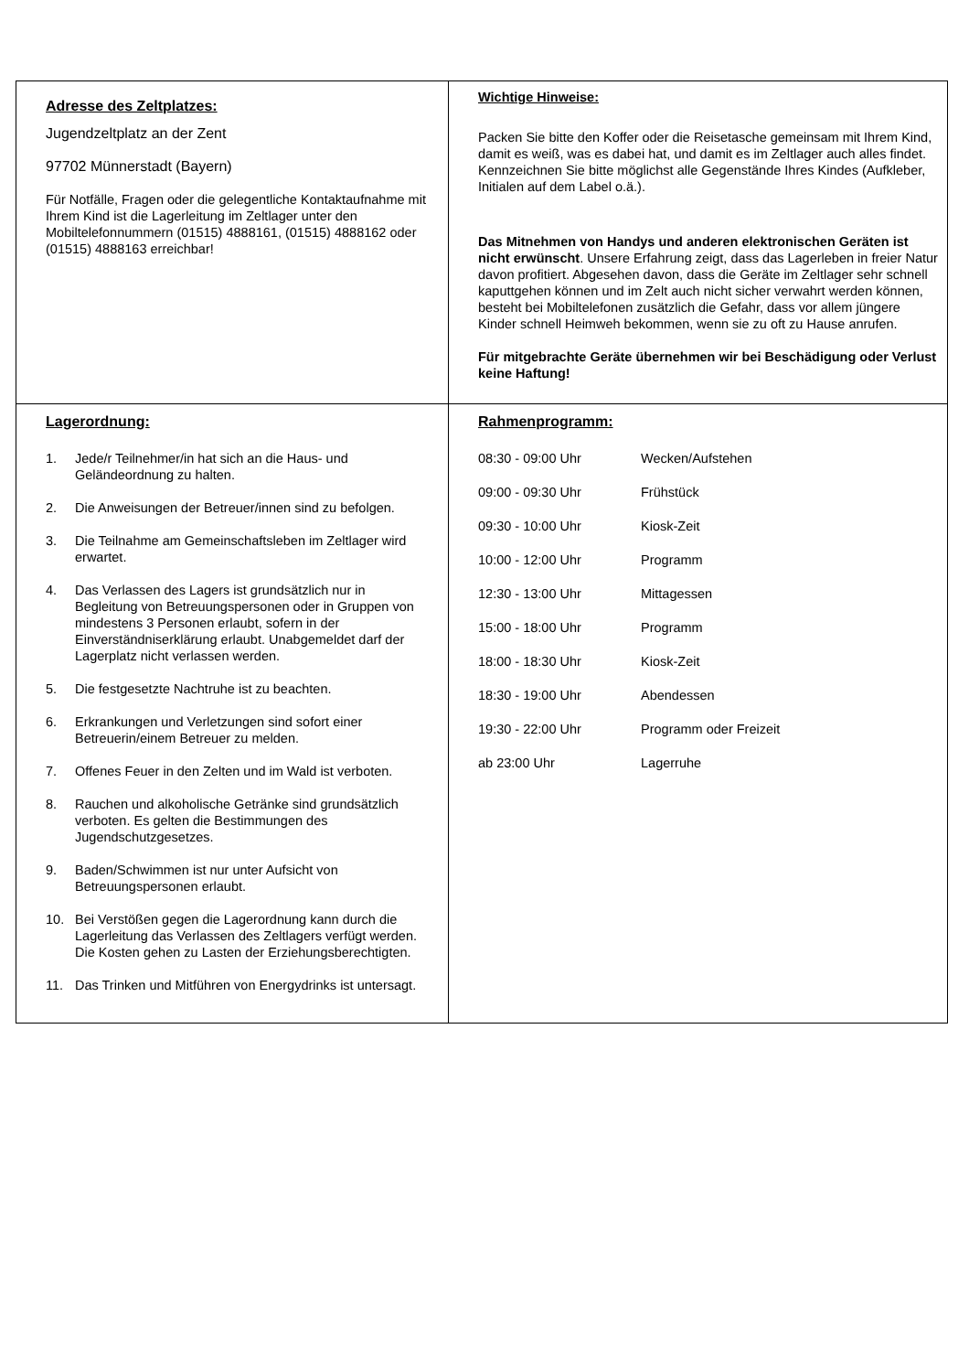| Adresse des Zeltplatzes: Jugendzeltplatz an der Zent 97702 Münnerstadt (Bayern) Für Notfälle, Fragen oder die gelegentliche Kontaktaufnahme mit Ihrem Kind ist die Lagerleitung im Zeltlager unter den Mobiltelefonnummern (01515) 4888161, (01515) 4888162 oder (01515) 4888163 erreichbar! | Wichtige Hinweise: Packen Sie bitte den Koffer oder die Reisetasche gemeinsam mit Ihrem Kind, damit es weiß, was es dabei hat, und damit es im Zeltlager auch alles findet. Kennzeichnen Sie bitte möglichst alle Gegenstände Ihres Kindes (Aufkleber, Initialen auf dem Label o.ä.). Das Mitnehmen von Handys und anderen elektronischen Geräten ist nicht erwünscht . Unsere Erfahrung zeigt, dass das Lagerleben in freier Natur davon profitiert. Abgesehen davon, dass die Geräte im Zeltlager sehr schnell kaputtgehen können und im Zelt auch nicht sicher verwahrt werden können, besteht bei Mobiltelefonen zusätzlich die Gefahr, dass vor allem jüngere Kinder schnell Heimweh bekommen, wenn sie zu oft zu Hause anrufen. Für mitgebrachte Geräte übernehmen wir bei Beschädigung oder Verlust keine Haftung! |
| Lagerordnung: 1. Jede/r Teilnehmer/in hat sich an die Haus- und Geländeordnung zu halten. 2. Die Anweisungen der Betreuer/innen sind zu befolgen. 3. Die Teilnahme am Gemeinschaftsleben im Zeltlager wird erwartet. 4. Das Verlassen des Lagers ist grundsätzlich nur in Begleitung von Betreuungspersonen oder in Gruppen von mindestens 3 Personen erlaubt, sofern in der Einverständniserklärung erlaubt. Unabgemeldet darf der Lagerplatz nicht verlassen werden. 5. Die festgesetzte Nachtruhe ist zu beachten. 6. Erkrankungen und Verletzungen sind sofort einer Betreuerin/einem Betreuer zu melden. 7. Offenes Feuer in den Zelten und im Wald ist verboten. 8. Rauchen und alkoholische Getränke sind grundsätzlich verboten. Es gelten die Bestimmungen des Jugendschutzgesetzes. 9. Baden/Schwimmen ist nur unter Aufsicht von Betreuungspersonen erlaubt. 10. Bei Verstößen gegen die Lagerordnung kann durch die Lagerleitung das Verlassen des Zeltlagers verfügt werden. Die Kosten gehen zu Lasten der Erziehungsberechtigten. 11. Das Trinken und Mitführen von Energydrinks ist untersagt. | Rahmenprogramm: / 08:30 - 09:00 Uhr / Wecken/Aufstehen / / 09:00 - 09:30 Uhr / Frühstück / / 09:30 - 10:00 Uhr / Kiosk-Zeit / / 10:00 - 12:00 Uhr / Programm / / 12:30 - 13:00 Uhr / Mittagessen / / 15:00 - 18:00 Uhr / Programm / / 18:00 - 18:30 Uhr / Kiosk-Zeit / / 18:30 - 19:00 Uhr / Abendessen / / 19:30 - 22:00 Uhr / Programm oder Freizeit / / ab 23:00 Uhr / Lagerruhe / |